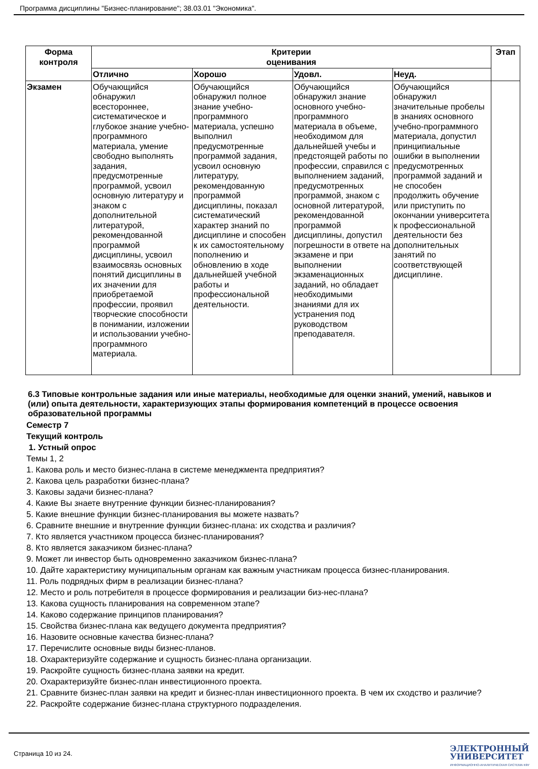Программа дисциплины "Бизнес-планирование"; 38.03.01 "Экономика".
| Форма контроля | Критерии оценивания | | | | Этап |
| --- | --- | --- | --- | --- | --- |
| | Отлично | Хорошо | Удовл. | Неуд. | |
| Экзамен | Обучающийся обнаружил всестороннее, систематическое и глубокое знание учебно-программного материала, умение свободно выполнять задания, предусмотренные программой, усвоил основную литературу и знаком с дополнительной литературой, рекомендованной программой дисциплины, усвоил взаимосвязь основных понятий дисциплины в их значении для приобретаемой профессии, проявил творческие способности в понимании, изложении и использовании учебно-программного материала. | Обучающийся обнаружил полное знание учебно-программного материала, успешно выполнил предусмотренные программой задания, усвоил основную литературу, рекомендованную программой дисциплины, показал систематический характер знаний по дисциплине и способен к их самостоятельному пополнению и обновлению в ходе дальнейшей учебной работы и профессиональной деятельности. | Обучающийся обнаружил знание основного учебно-программного материала в объеме, необходимом для дальнейшей учебы и предстоящей работы по профессии, справился с выполнением заданий, предусмотренных программой, знаком с основной литературой, рекомендованной программой дисциплины, допустил погрешности в ответе на экзамене и при выполнении экзаменационных заданий, но обладает необходимыми знаниями для их устранения под руководством преподавателя. | Обучающийся обнаружил значительные пробелы в знаниях основного учебно-программного материала, допустил принципиальные ошибки в выполнении предусмотренных программой заданий и не способен продолжить обучение или приступить по окончании университета к профессиональной деятельности без дополнительных занятий по соответствующей дисциплине. | |
6.3 Типовые контрольные задания или иные материалы, необходимые для оценки знаний, умений, навыков и (или) опыта деятельности, характеризующих этапы формирования компетенций в процессе освоения образовательной программы
Семестр 7
Текущий контроль
1. Устный опрос
Темы 1, 2
1. Какова роль и место бизнес-плана в системе менеджмента предприятия?
2. Какова цель разработки бизнес-плана?
3. Каковы задачи бизнес-плана?
4. Какие Вы знаете внутренние функции бизнес-планирования?
5. Какие внешние функции бизнес-планирования вы можете назвать?
6. Сравните внешние и внутренние функции бизнес-плана: их сходства и различия?
7. Кто является участником процесса бизнес-планирования?
8. Кто является заказчиком бизнес-плана?
9. Может ли инвестор быть одновременно заказчиком бизнес-плана?
10. Дайте характеристику муниципальным органам как важным участникам процесса бизнес-планирования.
11. Роль подрядных фирм в реализации бизнес-плана?
12. Место и роль потребителя в процессе формирования и реализации биз-нес-плана?
13. Какова сущность планирования на современном этапе?
14. Каково содержание принципов планирования?
15. Свойства бизнес-плана как ведущего документа предприятия?
16. Назовите основные качества бизнес-плана?
17. Перечислите основные виды бизнес-планов.
18. Охарактеризуйте содержание и сущность бизнес-плана организации.
19. Раскройте сущность бизнес-плана заявки на кредит.
20. Охарактеризуйте бизнес-план инвестиционного проекта.
21. Сравните бизнес-план заявки на кредит и бизнес-план инвестиционного проекта. В чем их сходство и различие?
22. Раскройте содержание бизнес-плана структурного подразделения.
Страница 10 из 24.
ЭЛЕКТРОННЫЙ
УНИВЕРСИТЕТ
ИНФОРМАЦИОННО-АНАЛИТИЧЕСКАЯ СИСТЕМА КФУ